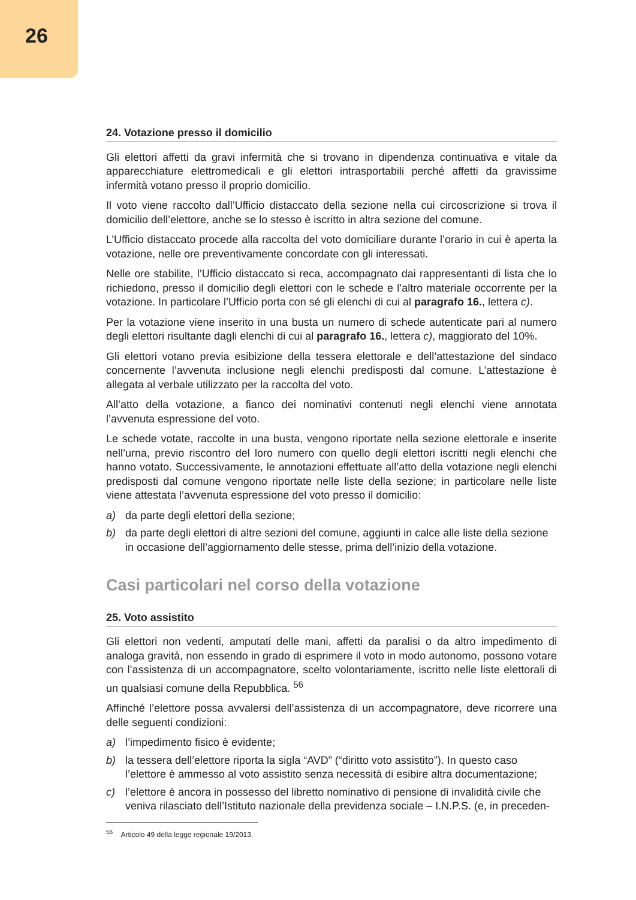26
24. Votazione presso il domicilio
Gli elettori affetti da gravi infermità che si trovano in dipendenza continuativa e vitale da apparecchiature elettromedicali e gli elettori intrasportabili perché affetti da gravissime infermità votano presso il proprio domicilio.
Il voto viene raccolto dall’Ufficio distaccato della sezione nella cui circoscrizione si trova il domicilio dell’elettore, anche se lo stesso è iscritto in altra sezione del comune.
L’Ufficio distaccato procede alla raccolta del voto domiciliare durante l’orario in cui è aperta la votazione, nelle ore preventivamente concordate con gli interessati.
Nelle ore stabilite, l’Ufficio distaccato si reca, accompagnato dai rappresentanti di lista che lo richiedono, presso il domicilio degli elettori con le schede e l’altro materiale occorrente per la votazione. In particolare l’Ufficio porta con sé gli elenchi di cui al paragrafo 16., lettera c).
Per la votazione viene inserito in una busta un numero di schede autenticate pari al numero degli elettori risultante dagli elenchi di cui al paragrafo 16., lettera c), maggiorato del 10%.
Gli elettori votano previa esibizione della tessera elettorale e dell’attestazione del sindaco concernente l’avvenuta inclusione negli elenchi predisposti dal comune. L’attestazione è allegata al verbale utilizzato per la raccolta del voto.
All’atto della votazione, a fianco dei nominativi contenuti negli elenchi viene annotata l’avvenuta espressione del voto.
Le schede votate, raccolte in una busta, vengono riportate nella sezione elettorale e inserite nell’urna, previo riscontro del loro numero con quello degli elettori iscritti negli elenchi che hanno votato. Successivamente, le annotazioni effettuate all’atto della votazione negli elenchi predisposti dal comune vengono riportate nelle liste della sezione; in particolare nelle liste viene attestata l’avvenuta espressione del voto presso il domicilio:
a) da parte degli elettori della sezione;
b) da parte degli elettori di altre sezioni del comune, aggiunti in calce alle liste della sezione in occasione dell’aggiornamento delle stesse, prima dell’inizio della votazione.
Casi particolari nel corso della votazione
25. Voto assistito
Gli elettori non vedenti, amputati delle mani, affetti da paralisi o da altro impedimento di analoga gravità, non essendo in grado di esprimere il voto in modo autonomo, possono votare con l’assistenza di un accompagnatore, scelto volontariamente, iscritto nelle liste elettorali di un qualsiasi comune della Repubblica. <sup>56</sup>
Affinché l’elettore possa avvalersi dell’assistenza di un accompagnatore, deve ricorrere una delle seguenti condizioni:
a) l’impedimento fisico è evidente;
b) la tessera dell’elettore riporta la sigla “AVD” (“diritto voto assistito”). In questo caso l’elettore è ammesso al voto assistito senza necessità di esibire altra documentazione;
c) l’elettore è ancora in possesso del libretto nominativo di pensione di invalidità civile che veniva rilasciato dell’Istituto nazionale della previdenza sociale – I.N.P.S. (e, in preceden-
<sup>56</sup> Articolo 49 della legge regionale 19/2013.